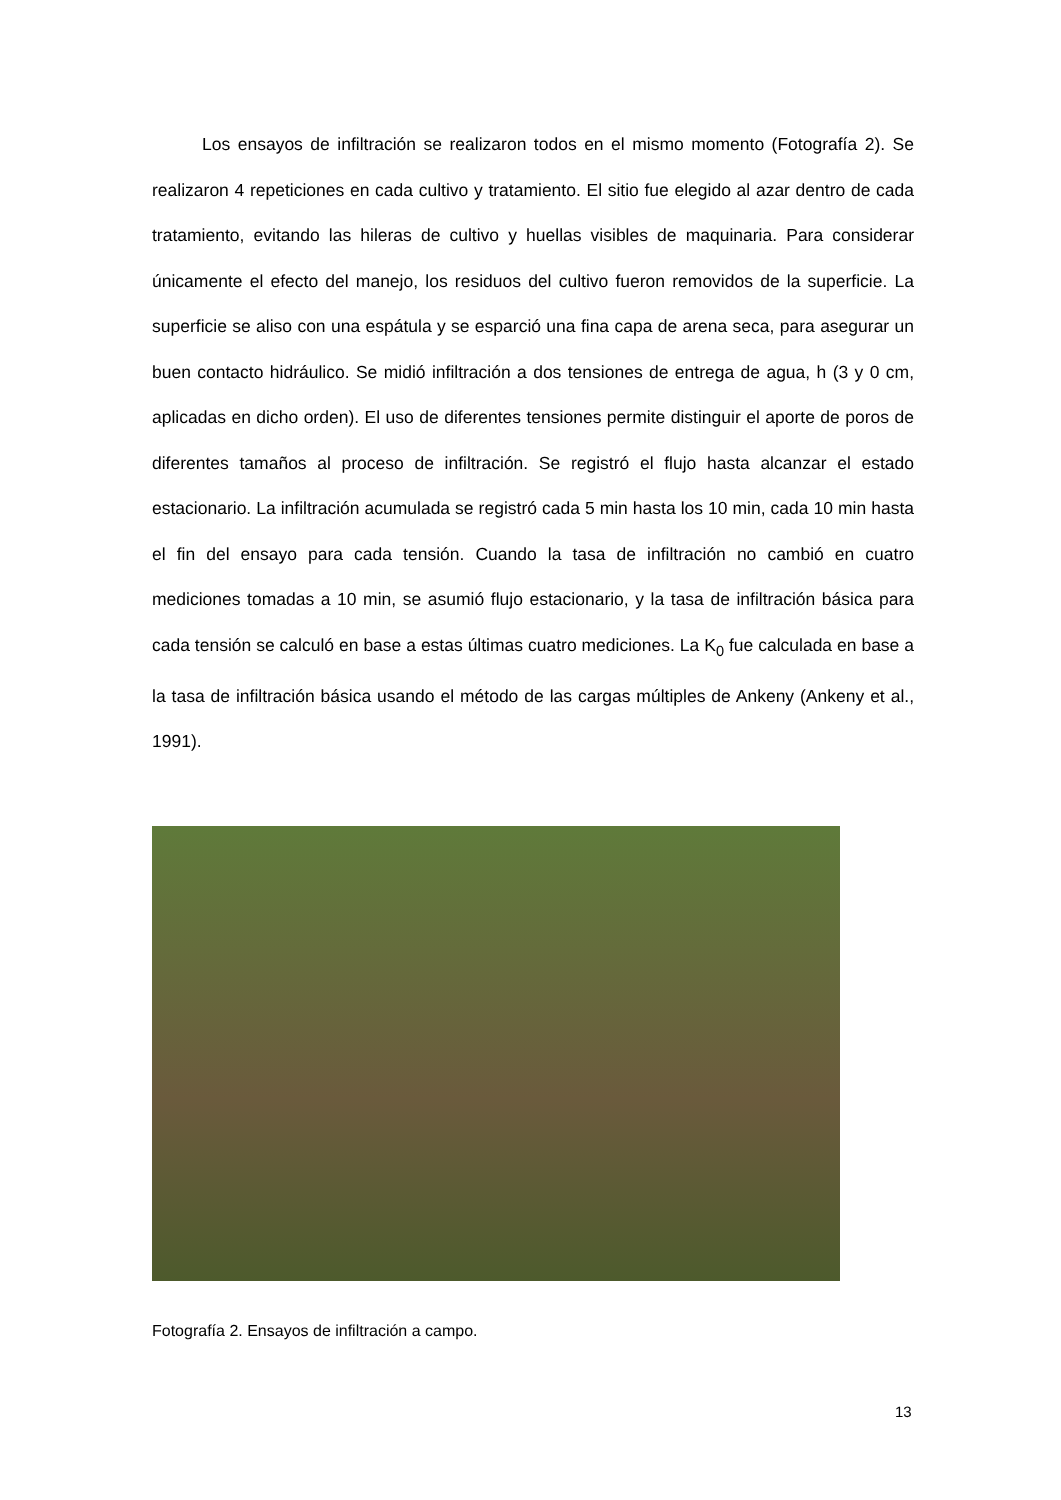Los ensayos de infiltración se realizaron todos en el mismo momento (Fotografía 2). Se realizaron 4 repeticiones en cada cultivo y tratamiento. El sitio fue elegido al azar dentro de cada tratamiento, evitando las hileras de cultivo y huellas visibles de maquinaria. Para considerar únicamente el efecto del manejo, los residuos del cultivo fueron removidos de la superficie. La superficie se aliso con una espátula y se esparció una fina capa de arena seca, para asegurar un buen contacto hidráulico. Se midió infiltración a dos tensiones de entrega de agua, h (3 y 0 cm, aplicadas en dicho orden). El uso de diferentes tensiones permite distinguir el aporte de poros de diferentes tamaños al proceso de infiltración. Se registró el flujo hasta alcanzar el estado estacionario. La infiltración acumulada se registró cada 5 min hasta los 10 min, cada 10 min hasta el fin del ensayo para cada tensión. Cuando la tasa de infiltración no cambió en cuatro mediciones tomadas a 10 min, se asumió flujo estacionario, y la tasa de infiltración básica para cada tensión se calculó en base a estas últimas cuatro mediciones. La K<sub>0</sub> fue calculada en base a la tasa de infiltración básica usando el método de las cargas múltiples de Ankeny (Ankeny et al., 1991).
Fotografía 2. Ensayos de infiltración a campo.
13